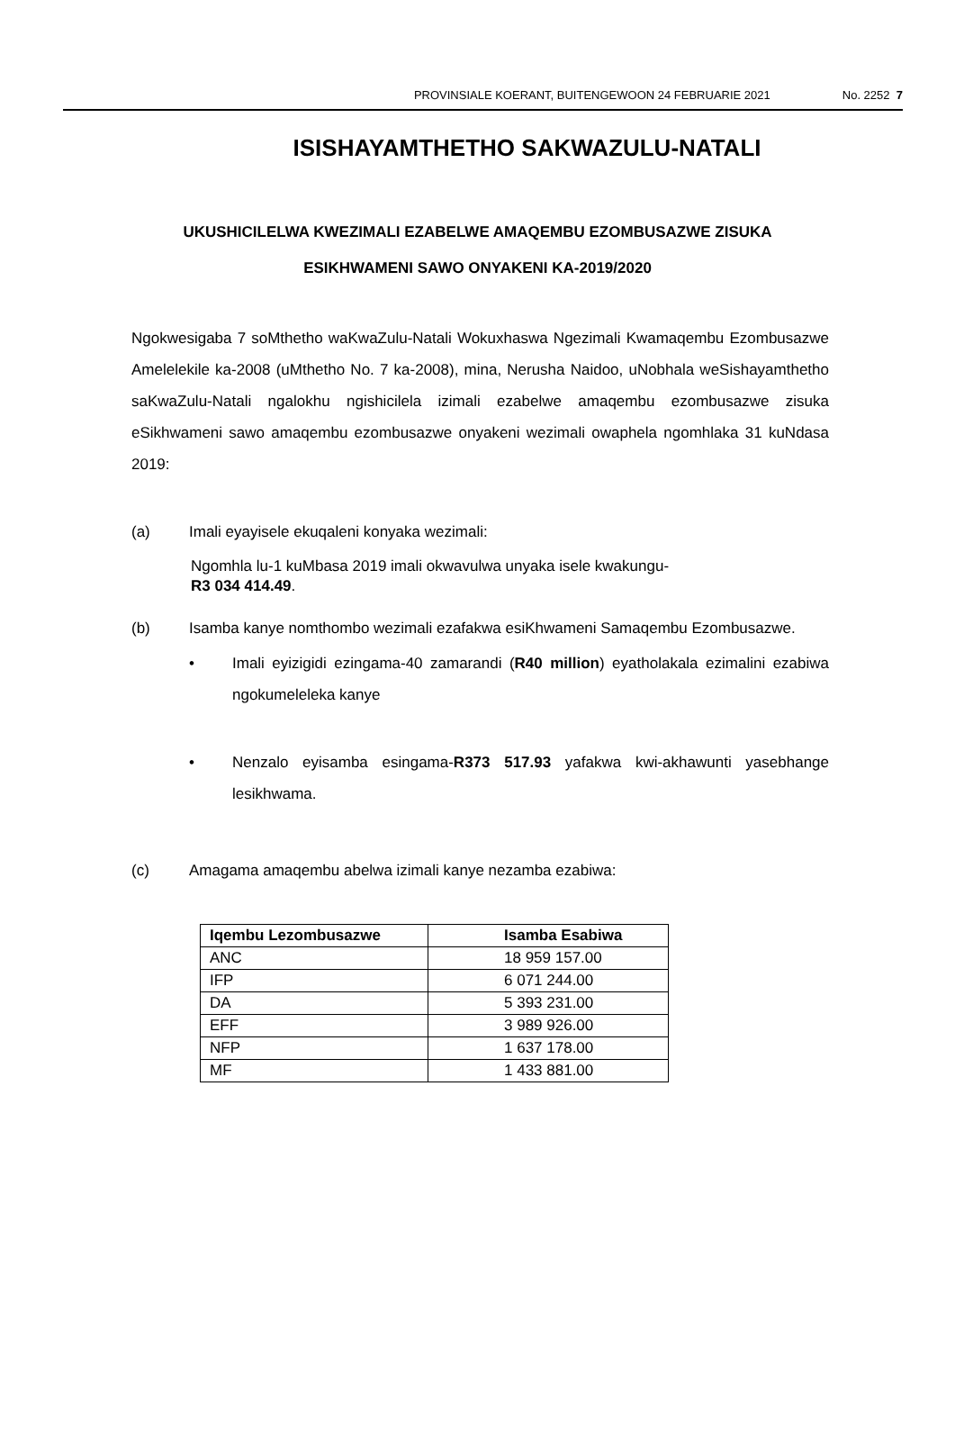PROVINSIALE KOERANT, BUITENGEWOON 24 FEBRUARIE 2021 No. 2252 7
ISISHAYAMTHETHO SAKWAZULU-NATALI
UKUSHICILELWA KWEZIMALI EZABELWE AMAQEMBU EZOMBUSAZWE ZISUKA ESIKHWAMENI SAWO ONYAKENI KA-2019/2020
Ngokwesigaba 7 soMthetho waKwaZulu-Natali Wokuxhaswa Ngezimali Kwamaqembu Ezombusazwe Amelelekile ka-2008 (uMthetho No. 7 ka-2008), mina, Nerusha Naidoo, uNobhala weSishayamthetho saKwaZulu-Natali ngalokhu ngishicilela izimali ezabelwe amaqembu ezombusazwe zisuka eSikhwameni sawo amaqembu ezombusazwe onyakeni wezimali owaphela ngomhlaka 31 kuNdasa 2019:
(a) Imali eyayisele ekuqaleni konyaka wezimali:
Ngomhla lu-1 kuMbasa 2019 imali okwavulwa unyaka isele kwakungu-
R3 034 414.49.
(b) Isamba kanye nomthombo wezimali ezafakwa esiKhwameni Samaqembu Ezombusazwe.
• Imali eyizigidi ezingama-40 zamarandi (R40 million) eyatholakala ezimalini ezabiwa ngokumeleleka kanye
• Nenzalo eyisamba esingama-R373 517.93 yafakwa kwi-akhawunti yasebhange lesikhwama.
(c) Amagama amaqembu abelwa izimali kanye nezamba ezabiwa:
| Iqembu Lezombusazwe | Isamba Esabiwa |
| --- | --- |
| ANC | 18 959 157.00 |
| IFP | 6 071 244.00 |
| DA | 5 393 231.00 |
| EFF | 3 989 926.00 |
| NFP | 1 637 178.00 |
| MF | 1 433 881.00 |